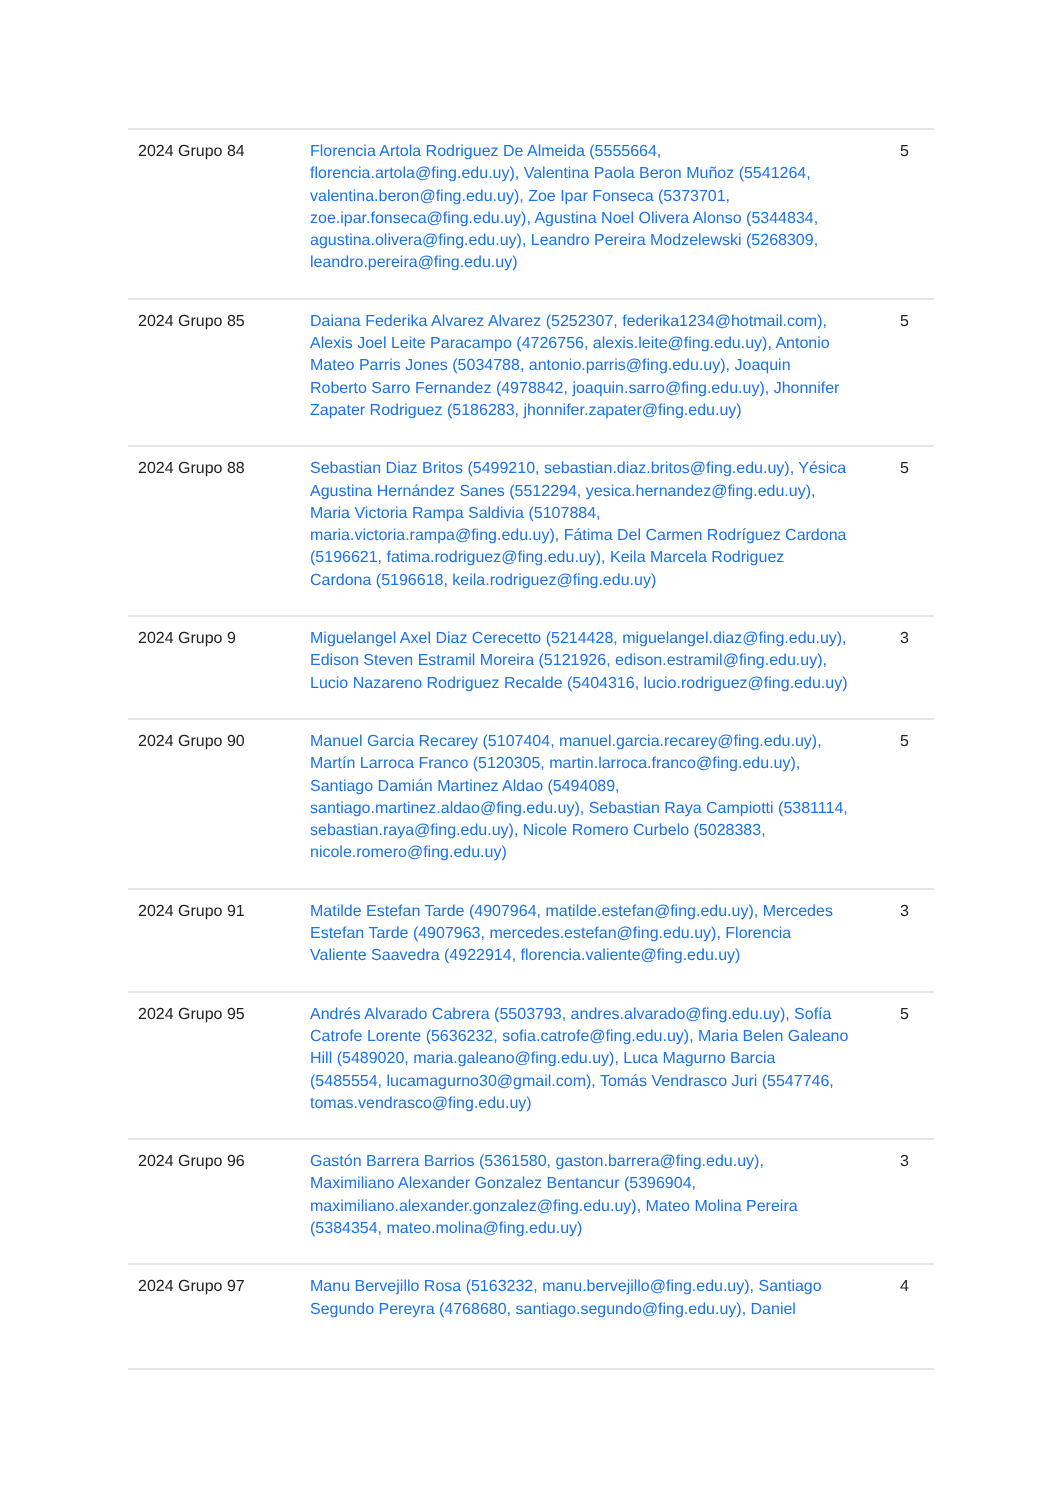| 2024 Grupo 84 | Florencia Artola Rodriguez De Almeida (5555664, florencia.artola@fing.edu.uy), Valentina Paola Beron Muñoz (5541264, valentina.beron@fing.edu.uy), Zoe Ipar Fonseca (5373701, zoe.ipar.fonseca@fing.edu.uy), Agustina Noel Olivera Alonso (5344834, agustina.olivera@fing.edu.uy), Leandro Pereira Modzelewski (5268309, leandro.pereira@fing.edu.uy) | 5 |
| 2024 Grupo 85 | Daiana Federika Alvarez Alvarez (5252307, federika1234@hotmail.com), Alexis Joel Leite Paracampo (4726756, alexis.leite@fing.edu.uy), Antonio Mateo Parris Jones (5034788, antonio.parris@fing.edu.uy), Joaquin Roberto Sarro Fernandez (4978842, joaquin.sarro@fing.edu.uy), Jhonnifer Zapater Rodriguez (5186283, jhonnifer.zapater@fing.edu.uy) | 5 |
| 2024 Grupo 88 | Sebastian Diaz Britos (5499210, sebastian.diaz.britos@fing.edu.uy), Yésica Agustina Hernández Sanes (5512294, yesica.hernandez@fing.edu.uy), Maria Victoria Rampa Saldivia (5107884, maria.victoria.rampa@fing.edu.uy), Fátima Del Carmen Rodríguez Cardona (5196621, fatima.rodriguez@fing.edu.uy), Keila Marcela Rodriguez Cardona (5196618, keila.rodriguez@fing.edu.uy) | 5 |
| 2024 Grupo 9 | Miguelangel Axel Diaz Cerecetto (5214428, miguelangel.diaz@fing.edu.uy), Edison Steven Estramil Moreira (5121926, edison.estramil@fing.edu.uy), Lucio Nazareno Rodriguez Recalde (5404316, lucio.rodriguez@fing.edu.uy) | 3 |
| 2024 Grupo 90 | Manuel Garcia Recarey (5107404, manuel.garcia.recarey@fing.edu.uy), Martín Larroca Franco (5120305, martin.larroca.franco@fing.edu.uy), Santiago Damián Martinez Aldao (5494089, santiago.martinez.aldao@fing.edu.uy), Sebastian Raya Campiotti (5381114, sebastian.raya@fing.edu.uy), Nicole Romero Curbelo (5028383, nicole.romero@fing.edu.uy) | 5 |
| 2024 Grupo 91 | Matilde Estefan Tarde (4907964, matilde.estefan@fing.edu.uy), Mercedes Estefan Tarde (4907963, mercedes.estefan@fing.edu.uy), Florencia Valiente Saavedra (4922914, florencia.valiente@fing.edu.uy) | 3 |
| 2024 Grupo 95 | Andrés Alvarado Cabrera (5503793, andres.alvarado@fing.edu.uy), Sofía Catrofe Lorente (5636232, sofia.catrofe@fing.edu.uy), Maria Belen Galeano Hill (5489020, maria.galeano@fing.edu.uy), Luca Magurno Barcia (5485554, lucamagurno30@gmail.com), Tomás Vendrasco Juri (5547746, tomas.vendrasco@fing.edu.uy) | 5 |
| 2024 Grupo 96 | Gastón Barrera Barrios (5361580, gaston.barrera@fing.edu.uy), Maximiliano Alexander Gonzalez Bentancur (5396904, maximiliano.alexander.gonzalez@fing.edu.uy), Mateo Molina Pereira (5384354, mateo.molina@fing.edu.uy) | 3 |
| 2024 Grupo 97 | Manu Bervejillo Rosa (5163232, manu.bervejillo@fing.edu.uy), Santiago Segundo Pereyra (4768680, santiago.segundo@fing.edu.uy), Daniel | 4 |